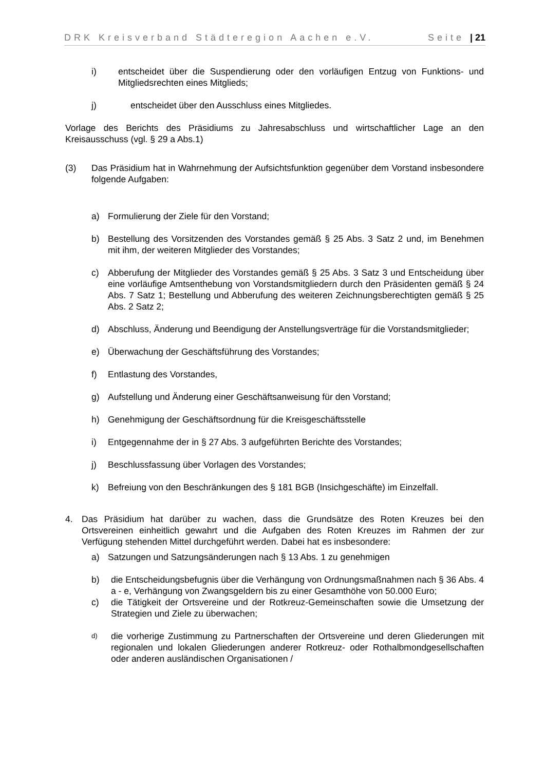DRK Kreisverband Städteregion Aachen e.V. Seite | 21
i) entscheidet über die Suspendierung oder den vorläufigen Entzug von Funktions- und Mitgliedsrechten eines Mitglieds;
j) entscheidet über den Ausschluss eines Mitgliedes.
Vorlage des Berichts des Präsidiums zu Jahresabschluss und wirtschaftlicher Lage an den Kreisausschuss (vgl. § 29 a Abs.1)
(3) Das Präsidium hat in Wahrnehmung der Aufsichtsfunktion gegenüber dem Vorstand insbesondere folgende Aufgaben:
a) Formulierung der Ziele für den Vorstand;
b) Bestellung des Vorsitzenden des Vorstandes gemäß § 25 Abs. 3 Satz 2 und, im Benehmen mit ihm, der weiteren Mitglieder des Vorstandes;
c) Abberufung der Mitglieder des Vorstandes gemäß § 25 Abs. 3 Satz 3 und Entscheidung über eine vorläufige Amtsenthebung von Vorstandsmitgliedern durch den Präsidenten gemäß § 24 Abs. 7 Satz 1; Bestellung und Abberufung des weiteren Zeichnungsberechtigten gemäß § 25 Abs. 2 Satz 2;
d) Abschluss, Änderung und Beendigung der Anstellungsverträge für die Vorstandsmitglieder;
e) Überwachung der Geschäftsführung des Vorstandes;
f) Entlastung des Vorstandes,
g) Aufstellung und Änderung einer Geschäftsanweisung für den Vorstand;
h) Genehmigung der Geschäftsordnung für die Kreisgeschäftsstelle
i) Entgegennahme der in § 27 Abs. 3 aufgeführten Berichte des Vorstandes;
j) Beschlussfassung über Vorlagen des Vorstandes;
k) Befreiung von den Beschränkungen des § 181 BGB (Insichgeschäfte) im Einzelfall.
4. Das Präsidium hat darüber zu wachen, dass die Grundsätze des Roten Kreuzes bei den Ortsvereinen einheitlich gewahrt und die Aufgaben des Roten Kreuzes im Rahmen der zur Verfügung stehenden Mittel durchgeführt werden. Dabei hat es insbesondere:
a) Satzungen und Satzungsänderungen nach § 13 Abs. 1 zu genehmigen
b) die Entscheidungsbefugnis über die Verhängung von Ordnungsmaßnahmen nach § 36 Abs. 4 a - e, Verhängung von Zwangsgeldern bis zu einer Gesamthöhe von 50.000 Euro;
c) die Tätigkeit der Ortsvereine und der Rotkreuz-Gemeinschaften sowie die Umsetzung der Strategien und Ziele zu überwachen;
d) die vorherige Zustimmung zu Partnerschaften der Ortsvereine und deren Gliederungen mit regionalen und lokalen Gliederungen anderer Rotkreuz- oder Rothalbmondgesellschaften oder anderen ausländischen Organisationen /